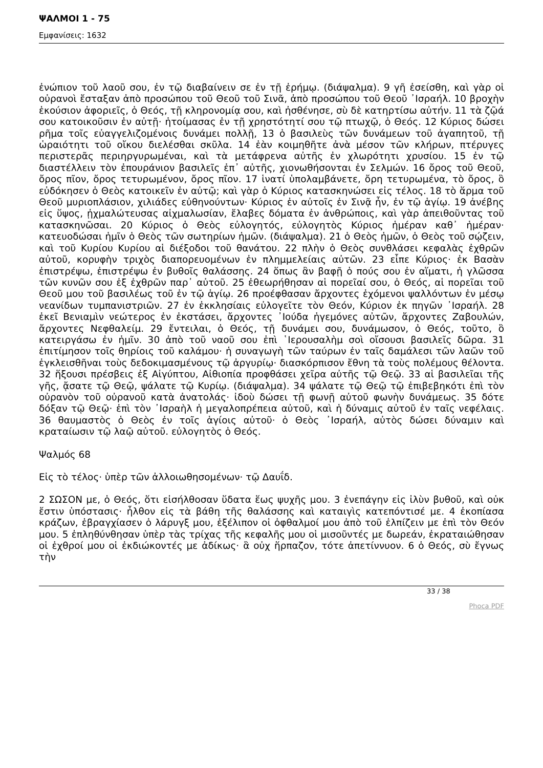ΨΑΛΜΟΙ 1 - 75
Εμφανίσεις: 1632
ἐνώπιον τοῦ λαοῦ σου, ἐν τῷ διαβαίνειν σε ἐν τῇ ἐρήμῳ. (διάψαλμα). 9 γῆ ἐσείσθη, καὶ γὰρ οἱ οὐρανοὶ ἔσταξαν ἀπὸ προσώπου τοῦ Θεοῦ τοῦ Σινᾶ, ἀπὸ προσώπου τοῦ Θεοῦ ᾿Ισραήλ. 10 βροχὴν ἑκούσιον ἀφοριεῖς, ὁ Θεός, τῇ κληρονομίᾳ σου, καὶ ἠσθένησε, σὺ δὲ κατηρτίσω αὐτήν. 11 τὰ ζῷά σου κατοικοῦσιν ἐν αὐτῇ· ἡτοίμασας ἐν τῇ χρηστότητί σου τῷ πτωχῷ, ὁ Θεός. 12 Κύριος δώσει ρῆμα τοῖς εὐαγγελιζομένοις δυνάμει πολλῇ, 13 ὁ βασιλεὺς τῶν δυνάμεων τοῦ ἀγαπητοῦ, τῇ ὡραιότητι τοῦ οἴκου διελέσθαι σκῦλα. 14 ἐὰν κοιμηθῆτε ἀνὰ μέσον τῶν κλήρων, πτέρυγες περιστερᾶς περιηργυρωμέναι, καὶ τὰ μετάφρενα αὐτῆς ἐν χλωρότητι χρυσίου. 15 ἐν τῷ διαστέλλειν τὸν ἐπουράνιον βασιλεῖς ἐπ᾿ αὐτῆς, χιονωθήσονται ἐν Σελμών. 16 ὄρος τοῦ Θεοῦ, ὄρος πῖον, ὄρος τετυρωμένον, ὄρος πῖον. 17 ἱνατί ὑπολαμβάνετε, ὄρη τετυρωμένα, τὸ ὄρος, ὃ εὐδόκησεν ὁ Θεὸς κατοικεῖν ἐν αὐτῷ; καὶ γὰρ ὁ Κύριος κατασκηνώσει εἰς τέλος. 18 τὸ ἅρμα τοῦ Θεοῦ μυριοπλάσιον, χιλιάδες εὐθηνούντων· Κύριος ἐν αὐτοῖς ἐν Σινᾷ ἦν, ἐν τῷ ἁγίῳ. 19 ἀνέβης εἰς ὕψος, ᾐχμαλώτευσας αἰχμαλωσίαν, ἔλαβες δόματα ἐν ἀνθρώποις, καὶ γὰρ ἀπειθοῦντας τοῦ κατασκηνῶσαι. 20 Κύριος ὁ Θεὸς εὐλογητός, εὐλογητὸς Κύριος ἡμέραν καθ᾿ ἡμέραν· κατευοδώσαι ἡμῖν ὁ Θεὸς τῶν σωτηρίων ἡμῶν. (διάψαλμα). 21 ὁ Θεὸς ἡμῶν, ὁ Θεὸς τοῦ σῴζειν, καὶ τοῦ Κυρίου Κυρίου αἱ διέξοδοι τοῦ θανάτου. 22 πλὴν ὁ Θεὸς συνθλάσει κεφαλὰς ἐχθρῶν αὐτοῦ, κορυφὴν τριχὸς διαπορευομένων ἐν πλημμελείαις αὐτῶν. 23 εἶπε Κύριος· ἐκ Βασὰν ἐπιστρέψω, ἐπιστρέψω ἐν βυθοῖς θαλάσσης. 24 ὅπως ἂν βαφῇ ὁ πούς σου ἐν αἵματι, ἡ γλῶσσα τῶν κυνῶν σου ἐξ ἐχθρῶν παρ᾿ αὐτοῦ. 25 ἐθεωρήθησαν αἱ πορεῖαί σου, ὁ Θεός, αἱ πορεῖαι τοῦ Θεοῦ μου τοῦ βασιλέως τοῦ ἐν τῷ ἁγίῳ. 26 προέφθασαν ἄρχοντες ἐχόμενοι ψαλλόντων ἐν μέσῳ νεανίδων τυμπανιστριῶν. 27 ἐν ἐκκλησίαις εὐλογεῖτε τὸν Θεόν, Κύριον ἐκ πηγῶν ᾿Ισραήλ. 28 ἐκεῖ Βενιαμὶν νεώτερος ἐν ἐκστάσει, ἄρχοντες ᾿Ιούδα ἡγεμόνες αὐτῶν, ἄρχοντες Ζαβουλών, ἄρχοντες Νεφθαλείμ. 29 ἔντειλαι, ὁ Θεός, τῇ δυνάμει σου, δυνάμωσον, ὁ Θεός, τοῦτο, ὃ κατειργάσω ἐν ἡμῖν. 30 ἀπὸ τοῦ ναοῦ σου ἐπὶ ῾Ιερουσαλὴμ σοὶ οἴσουσι βασιλεῖς δῶρα. 31 ἐπιτίμησον τοῖς θηρίοις τοῦ καλάμου· ἡ συναγωγὴ τῶν ταύρων ἐν ταῖς δαμάλεσι τῶν λαῶν τοῦ ἐγκλεισθῆναι τοὺς δεδοκιμασμένους τῷ ἀργυρίῳ· διασκόρπισον ἔθνη τὰ τοὺς πολέμους θέλοντα. 32 ἥξουσι πρέσβεις ἐξ Αἰγύπτου, Αἰθιοπία προφθάσει χεῖρα αὐτῆς τῷ Θεῷ. 33 αἱ βασιλεῖαι τῆς γῆς, ᾄσατε τῷ Θεῷ, ψάλατε τῷ Κυρίῳ. (διάψαλμα). 34 ψάλατε τῷ Θεῷ τῷ ἐπιβεβηκότι ἐπὶ τὸν οὐρανὸν τοῦ οὐρανοῦ κατὰ ἀνατολάς· ἰδοὺ δώσει τῇ φωνῇ αὐτοῦ φωνὴν δυνάμεως. 35 δότε δόξαν τῷ Θεῷ· ἐπὶ τὸν ᾿Ισραὴλ ἡ μεγαλοπρέπεια αὐτοῦ, καὶ ἡ δύναμις αὐτοῦ ἐν ταῖς νεφέλαις. 36 θαυμαστὸς ὁ Θεὸς ἐν τοῖς ἁγίοις αὐτοῦ· ὁ Θεὸς ᾿Ισραήλ, αὐτὸς δώσει δύναμιν καὶ κραταίωσιν τῷ λαῷ αὐτοῦ. εὐλογητὸς ὁ Θεός.
Ψαλμός 68
Εἰς τὸ τέλος· ὑπὲρ τῶν ἀλλοιωθησομένων· τῷ Δαυΐδ.
2 ΣΩΣΟΝ με, ὁ Θεός, ὅτι εἰσήλθοσαν ὕδατα ἕως ψυχῆς μου. 3 ἐνεπάγην εἰς ἰλὺν βυθοῦ, καὶ οὐκ ἔστιν ὑπόστασις· ἦλθον εἰς τὰ βάθη τῆς θαλάσσης καὶ καταιγὶς κατεπόντισέ με. 4 ἐκοπίασα κράζων, ἐβραγχίασεν ὁ λάρυγξ μου, ἐξέλιπον οἱ ὀφθαλμοί μου ἀπὸ τοῦ ἐλπίζειν με ἐπὶ τὸν Θεόν μου. 5 ἐπληθύνθησαν ὑπὲρ τὰς τρίχας τῆς κεφαλῆς μου οἱ μισοῦντές με δωρεάν, ἐκραταιώθησαν οἱ ἐχθροί μου οἱ ἐκδιώκοντές με ἀδίκως· ἃ οὐχ ἥρπαζον, τότε ἀπετίννυον. 6 ὁ Θεός, σὺ ἔγνως τὴν
33 / 38
Phoca PDF